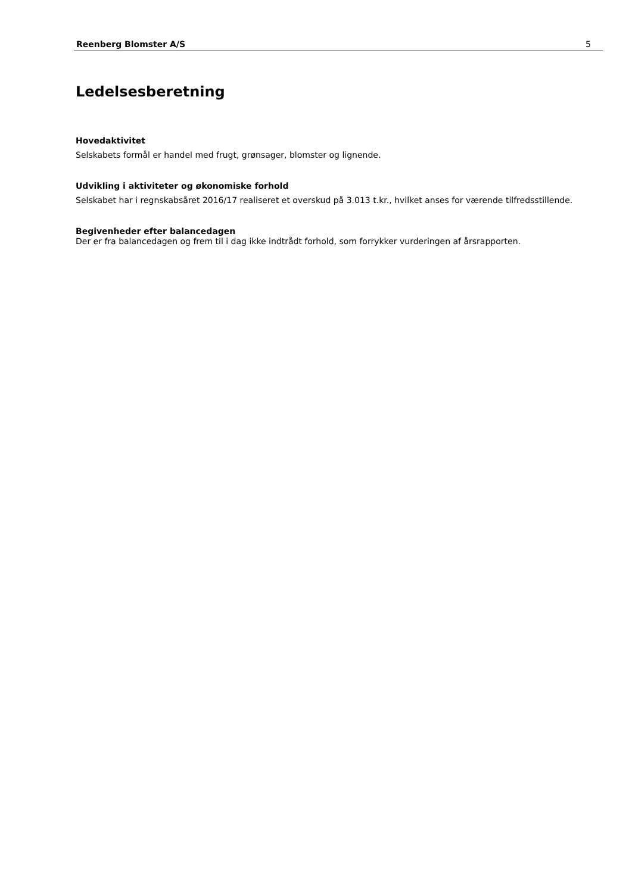Reenberg Blomster A/S 5
Ledelsesberetning
Hovedaktivitet
Selskabets formål er handel med frugt, grønsager, blomster og lignende.
Udvikling i aktiviteter og økonomiske forhold
Selskabet har i regnskabsåret 2016/17 realiseret et overskud på 3.013 t.kr., hvilket anses for værende tilfredsstillende.
Begivenheder efter balancedagen
Der er fra balancedagen og frem til i dag ikke indtrådt forhold, som forrykker vurderingen af årsrapporten.